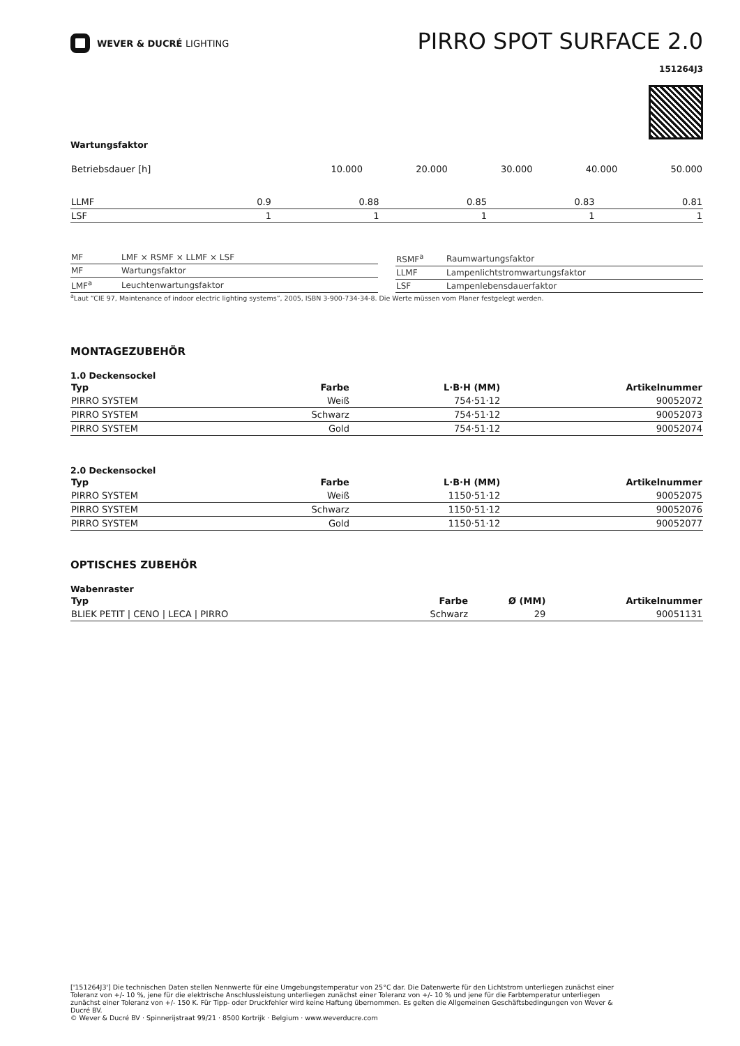WEVER & DUCRÉ LIGHTING
PIRRO SPOT SURFACE 2.0
151264J3
Wartungsfaktor
| Betriebsdauer [h] | 10.000 | 20.000 | 30.000 | 40.000 | 50.000 |
| LLMF | 0.9 | 0.88 | 0.85 | 0.83 | 0.81 |
| LSF | 1 | 1 | 1 | 1 | 1 |
| MF | LMF × RSMF × LLMF × LSF |
| MF | Wartungsfaktor |
| LMF<sup>a</sup> | Leuchtenwartungsfaktor |
| RSMF<sup>a</sup> | Raumwartungsfaktor |
| LLMF | Lampenlichtstromwartungsfaktor |
| LSF | Lampenlebensdauerfaktor |
<sup>a</sup> Laut “CIE 97, Maintenance of indoor electric lighting systems”, 2005, ISBN 3-900-734-34-8. Die Werte müssen vom Planer festgelegt werden.
MONTAGEZUBEHÖR
1.0 Deckensockel
| Typ | Farbe | L·B·H (MM) | Artikelnummer |
| --- | --- | --- | --- |
| PIRRO SYSTEM | Weiß | 754·51·12 | 90052072 |
| PIRRO SYSTEM | Schwarz | 754·51·12 | 90052073 |
| PIRRO SYSTEM | Gold | 754·51·12 | 90052074 |
2.0 Deckensockel
| Typ | Farbe | L·B·H (MM) | Artikelnummer |
| --- | --- | --- | --- |
| PIRRO SYSTEM | Weiß | 1150·51·12 | 90052075 |
| PIRRO SYSTEM | Schwarz | 1150·51·12 | 90052076 |
| PIRRO SYSTEM | Gold | 1150·51·12 | 90052077 |
OPTISCHES ZUBEHÖR
Wabenraster
| Typ | Farbe | Ø (MM) | Artikelnummer |
| --- | --- | --- | --- |
| BLIEK PETIT / CENO / LECA / PIRRO | Schwarz | 29 | 90051131 |
['151264J3'] Die technischen Daten stellen Nennwerte für eine Umgebungstemperatur von 25°C dar. Die Datenwerte für den Lichtstrom unterliegen zunächst einer Toleranz von +/- 10 %, jene für die elektrische Anschlussleistung unterliegen zunächst einer Toleranz von +/- 10 % und jene für die Farbtemperatur unterliegen zunächst einer Toleranz von +/- 150 K. Für Tipp- oder Druckfehler wird keine Haftung übernommen. Es gelten die Allgemeinen Geschäftsbedingungen von Wever & Ducré BV.
© Wever & Ducré BV · Spinnerijstraat 99/21 · 8500 Kortrijk · Belgium · www.weverducre.com